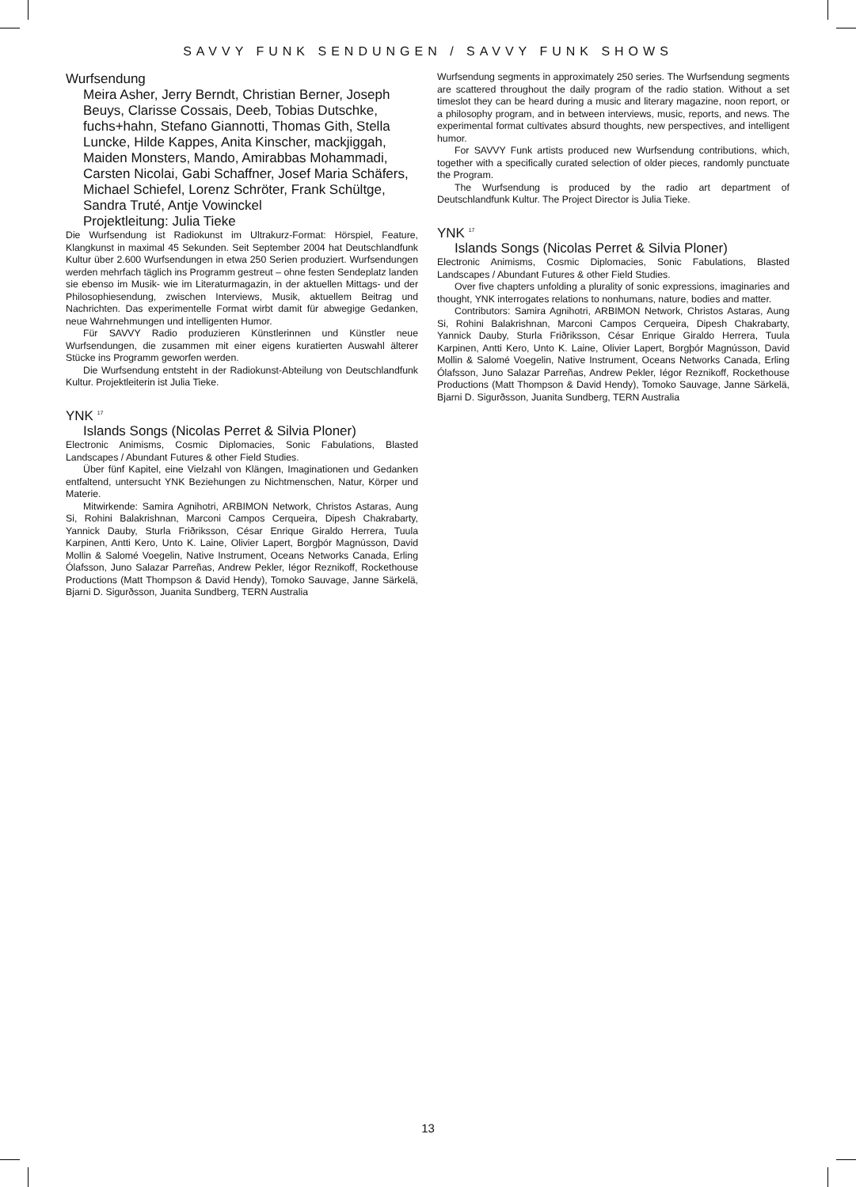SAVVY FUNK SENDUNGEN / SAVVY FUNK SHOWS
Wurfsendung
Meira Asher, Jerry Berndt, Christian Berner, Joseph Beuys, Clarisse Cossais, Deeb, Tobias Dutschke, fuchs+hahn, Stefano Giannotti, Thomas Gith, Stella Luncke, Hilde Kappes, Anita Kinscher, mackjiggah, Maiden Monsters, Mando, Amirabbas Mohammadi, Carsten Nicolai, Gabi Schaffner, Josef Maria Schäfers, Michael Schiefel, Lorenz Schröter, Frank Schültge, Sandra Truté, Antje Vowinckel
Projektleitung: Julia Tieke
Die Wurfsendung ist Radiokunst im Ultrakurz-Format: Hörspiel, Feature, Klangkunst in maximal 45 Sekunden. Seit September 2004 hat Deutschlandfunk Kultur über 2.600 Wurfsendungen in etwa 250 Serien produziert. Wurfsendungen werden mehrfach täglich ins Programm gestreut – ohne festen Sendeplatz landen sie ebenso im Musik- wie im Literaturmagazin, in der aktuellen Mittags- und der Philosophiesendung, zwischen Interviews, Musik, aktuellem Beitrag und Nachrichten. Das experimentelle Format wirbt damit für abwegige Gedanken, neue Wahrnehmungen und intelligenten Humor.
Für SAVVY Radio produzieren Künstlerinnen und Künstler neue Wurfsendungen, die zusammen mit einer eigens kuratierten Auswahl älterer Stücke ins Programm geworfen werden.
Die Wurfsendung entsteht in der Radiokunst-Abteilung von Deutschlandfunk Kultur. Projektleiterin ist Julia Tieke.
YNK <sup>17</sup>
Islands Songs (Nicolas Perret & Silvia Ploner)
Electronic Animisms, Cosmic Diplomacies, Sonic Fabulations, Blasted Landscapes / Abundant Futures & other Field Studies.
Über fünf Kapitel, eine Vielzahl von Klängen, Imaginationen und Gedanken entfaltend, untersucht YNK Beziehungen zu Nichtmenschen, Natur, Körper und Materie.
Mitwirkende: Samira Agnihotri, ARBIMON Network, Christos Astaras, Aung Si, Rohini Balakrishnan, Marconi Campos Cerqueira, Dipesh Chakrabarty, Yannick Dauby, Sturla Friðriksson, César Enrique Giraldo Herrera, Tuula Karpinen, Antti Kero, Unto K. Laine, Olivier Lapert, Borgþór Magnússon, David Mollin & Salomé Voegelin, Native Instrument, Oceans Networks Canada, Erling Ólafsson, Juno Salazar Parreñas, Andrew Pekler, Iégor Reznikoff, Rockethouse Productions (Matt Thompson & David Hendy), Tomoko Sauvage, Janne Särkelä, Bjarni D. Sigurðsson, Juanita Sundberg, TERN Australia
Wurfsendung segments in approximately 250 series. The Wurfsendung segments are scattered throughout the daily program of the radio station. Without a set timeslot they can be heard during a music and literary magazine, noon report, or a philosophy program, and in between interviews, music, reports, and news. The experimental format cultivates absurd thoughts, new perspectives, and intelligent humor.
For SAVVY Funk artists produced new Wurfsendung contributions, which, together with a specifically curated selection of older pieces, randomly punctuate the Program.
The Wurfsendung is produced by the radio art department of Deutschlandfunk Kultur. The Project Director is Julia Tieke.
YNK <sup>17</sup>
Islands Songs (Nicolas Perret & Silvia Ploner)
Electronic Animisms, Cosmic Diplomacies, Sonic Fabulations, Blasted Landscapes / Abundant Futures & other Field Studies.
Over five chapters unfolding a plurality of sonic expressions, imaginaries and thought, YNK interrogates relations to nonhumans, nature, bodies and matter.
Contributors: Samira Agnihotri, ARBIMON Network, Christos Astaras, Aung Si, Rohini Balakrishnan, Marconi Campos Cerqueira, Dipesh Chakrabarty, Yannick Dauby, Sturla Friðriksson, César Enrique Giraldo Herrera, Tuula Karpinen, Antti Kero, Unto K. Laine, Olivier Lapert, Borgþór Magnússon, David Mollin & Salomé Voegelin, Native Instrument, Oceans Networks Canada, Erling Ólafsson, Juno Salazar Parreñas, Andrew Pekler, Iégor Reznikoff, Rockethouse Productions (Matt Thompson & David Hendy), Tomoko Sauvage, Janne Särkelä, Bjarni D. Sigurðsson, Juanita Sundberg, TERN Australia
13